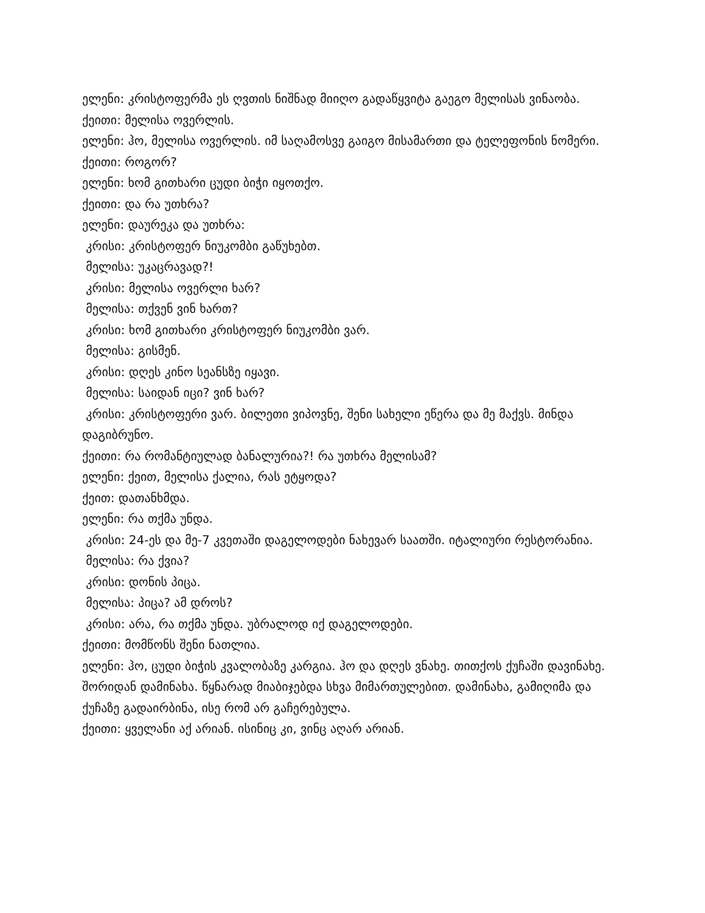ელენი: კრისტოფერმა ეს ღვთის ნიშნად მიიღო გადაწყვიტა გაეგო მელისას ვინაობა.
ქეითი: მელისა ოვერლის.
ელენი: ჰო, მელისა ოვერლის. იმ საღამოსვე გაიგო მისამართი და ტელეფონის ნომერი.
ქეითი: როგორ?
ელენი: ხომ გითხარი ცუდი ბიჭი იყოთქო.
ქეითი: და რა უთხრა?
ელენი: დაურეკა და უთხრა:
კრისი: კრისტოფერ ნიუკომბი გაწუხებთ.
მელისა: უკაცრავად?!
კრისი: მელისა ოვერლი ხარ?
მელისა: თქვენ ვინ ხართ?
კრისი: ხომ გითხარი კრისტოფერ ნიუკომბი ვარ.
მელისა: გისმენ.
კრისი: დღეს კინო სეანსზე იყავი.
მელისა: საიდან იცი? ვინ ხარ?
კრისი: კრისტოფერი ვარ. ბილეთი ვიპოვნე, შენი სახელი ეწერა და მე მაქვს. მინდა დაგიბრუნო.
ქეითი: რა რომანტიულად ბანალურია?! რა უთხრა მელისამ?
ელენი: ქეით, მელისა ქალია, რას ეტყოდა?
ქეით: დათანხმდა.
ელენი: რა თქმა უნდა.
კრისი: 24-ეს და მე-7 კვეთაში დაგელოდები ნახევარ საათში. იტალიური რესტორანია.
მელისა: რა ქვია?
კრისი: დონის პიცა.
მელისა: პიცა? ამ დროს?
კრისი: არა, რა თქმა უნდა. უბრალოდ იქ დაგელოდები.
ქეითი: მომწონს შენი ნათლია.
ელენი: ჰო, ცუდი ბიჭის კვალობაზე კარგია. ჰო და დღეს ვნახე. თითქოს ქუჩაში დავინახე. შორიდან დამინახა. წყნარად მიაბიჯებდა სხვა მიმართულებით. დამინახა, გამიღიმა და ქუჩაზე გადაირბინა, ისე რომ არ გაჩერებულა.
ქეითი: ყველანი აქ არიან. ისინიც კი, ვინც აღარ არიან.